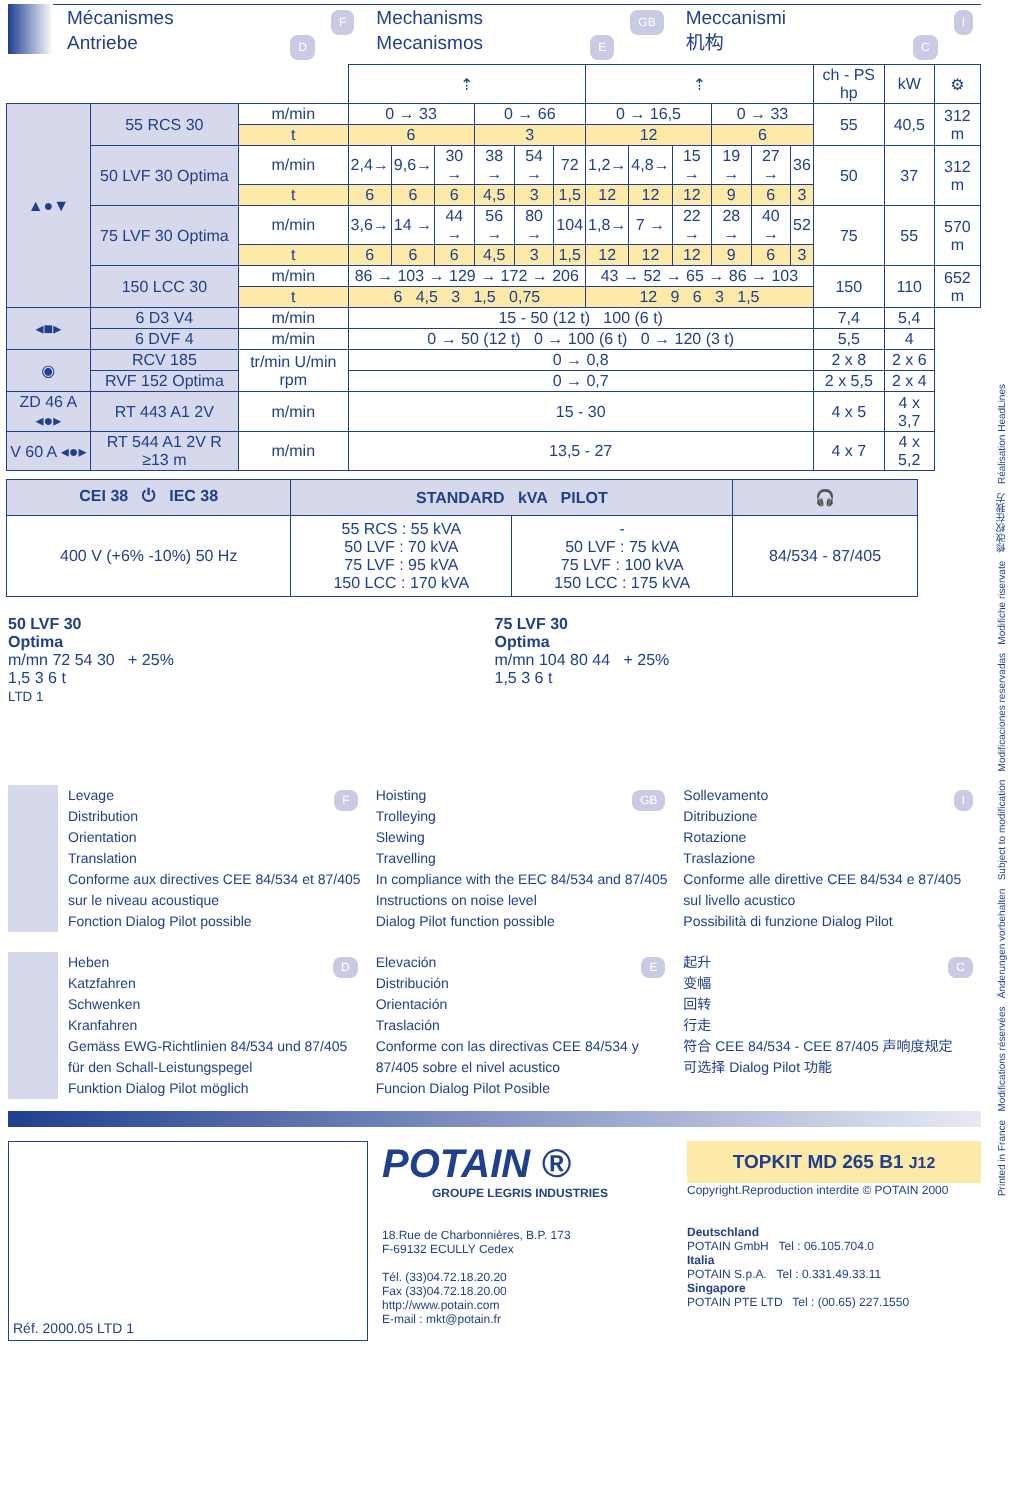Mécanismes F
Antriebe D
Mechanisms GB
Mecanismos E
Meccanismi I
机构 C
| | | | ⇡ | | | | | | ⇡ | | | | | | ch - PS hp | kW | ⚙ |
| ▲●▼ | 55 RCS 30 | m/min | 0 → 33 | | | 0 → 66 | | | 0 → 16,5 | | | 0 → 33 | | | 55 | 40,5 | 312 m |
| | | t | 6 | | | 3 | | | 12 | | | 6 | | | | | |
| | 50 LVF 30 Optima | m/min | 2,4→ | 9,6→ | 30 → | 38 → | 54 → | 72 | 1,2→ | 4,8→ | 15 → | 19 → | 27 → | 36 | 50 | 37 | 312 m |
| | | t | 6 | 6 | 6 | 4,5 | 3 | 1,5 | 12 | 12 | 12 | 9 | 6 | 3 | | | |
| | 75 LVF 30 Optima | m/min | 3,6→ | 14 → | 44 → | 56 → | 80 → | 104 | 1,8→ | 7 → | 22 → | 28 → | 40 → | 52 | 75 | 55 | 570 m |
| | | t | 6 | 6 | 6 | 4,5 | 3 | 1,5 | 12 | 12 | 12 | 9 | 6 | 3 | | | |
| | 150 LCC 30 | m/min | 86 → 103 → 129 → 172 → 206 | | | | | | 43 → 52 → 65 → 86 → 103 | | | | | | 150 | 110 | 652 m |
| | | t | 6 4,5 3 1,5 0,75 | | | | | | 12 9 6 3 1,5 | | | | | | | | |
| ◂■▸ | 6 D3 V4 | m/min | 15 - 50 (12 t) 100 (6 t) | | | | | | | | | | | | 7,4 | 5,4 | |
| | 6 DVF 4 | m/min | 0 → 50 (12 t) 0 → 100 (6 t) 0 → 120 (3 t) | | | | | | | | | | | | 5,5 | 4 | |
| ◉ | RCV 185 | tr/min U/min rpm | 0 → 0,8 | | | | | | | | | | | | 2 x 8 | 2 x 6 | |
| | RVF 152 Optima | | 0 → 0,7 | | | | | | | | | | | | 2 x 5,5 | 2 x 4 | |
| ZD 46 A ◂●▸ | RT 443 A1 2V | m/min | 15 - 30 | | | | | | | | | | | | 4 x 5 | 4 x 3,7 | |
| V 60 A ◂●▸ | RT 544 A1 2V R ≥13 m | m/min | 13,5 - 27 | | | | | | | | | | | | 4 x 7 | 4 x 5,2 | |
| CEI 38 ⏻ IEC 38 | STANDARD kVA PILOT | | 🎧 |
| --- | --- | --- | --- |
| 400 V (+6% -10%) 50 Hz | 55 RCS : 55 kVA 50 LVF : 70 kVA 75 LVF : 95 kVA 150 LCC : 170 kVA | - 50 LVF : 75 kVA 75 LVF : 100 kVA 150 LCC : 175 kVA | 84/534 - 87/405 |
50 LVF 30
Optima
m/mn 72 54 30 + 25%
1,5 3 6 t
LTD 1
75 LVF 30
Optima
m/mn 104 80 44 + 25%
1,5 3 6 t
FLevage
Distribution
Orientation
Translation
Conforme aux directives CEE 84/534 et 87/405 sur le niveau acoustique
Fonction Dialog Pilot possible
GB Hoisting
Trolleying
Slewing
Travelling
In compliance with the EEC 84/534 and 87/405 Instructions on noise level
Dialog Pilot function possible
ISollevamento
Ditribuzione
Rotazione
Traslazione
Conforme alle direttive CEE 84/534 e 87/405 sul livello acustico
Possibilità di funzione Dialog Pilot
DHeben
Katzfahren
Schwenken
Kranfahren
Gemäss EWG-Richtlinien 84/534 und 87/405 für den Schall-Leistungspegel
Funktion Dialog Pilot möglich
EElevación
Distribución
Orientación
Traslación
Conforme con las directivas CEE 84/534 y 87/405 sobre el nivel acustico
Funcion Dialog Pilot Posible
C起升
变幅
回转
行走
符合 CEE 84/534 - CEE 87/405 声响度规定
可选择 Dialog Pilot 功能
Réf. 2000.05 LTD 1
POTAIN ®
GROUPE LEGRIS INDUSTRIES
18.Rue de Charbonnières, B.P. 173
F-69132 ECULLY Cedex
Tél. (33)04.72.18.20.20
Fax (33)04.72.18.20.00
http://www.potain.com
E-mail : mkt@potain.fr
TOPKIT MD 265 B1 J12
Copyright.Reproduction interdite © POTAIN 2000
Deutschland
POTAIN GmbH Tel : 06.105.704.0
Italia
POTAIN S.p.A. Tel : 0.331.49.33.11
Singapore
POTAIN PTE LTD Tel : (00.65) 227.1550
Printed in France Modifications réservées Änderungen vorbehalten Subject to modification Modificaciones reservadas Modifiche riservate 修改权在我方 Réalisation HeadLines